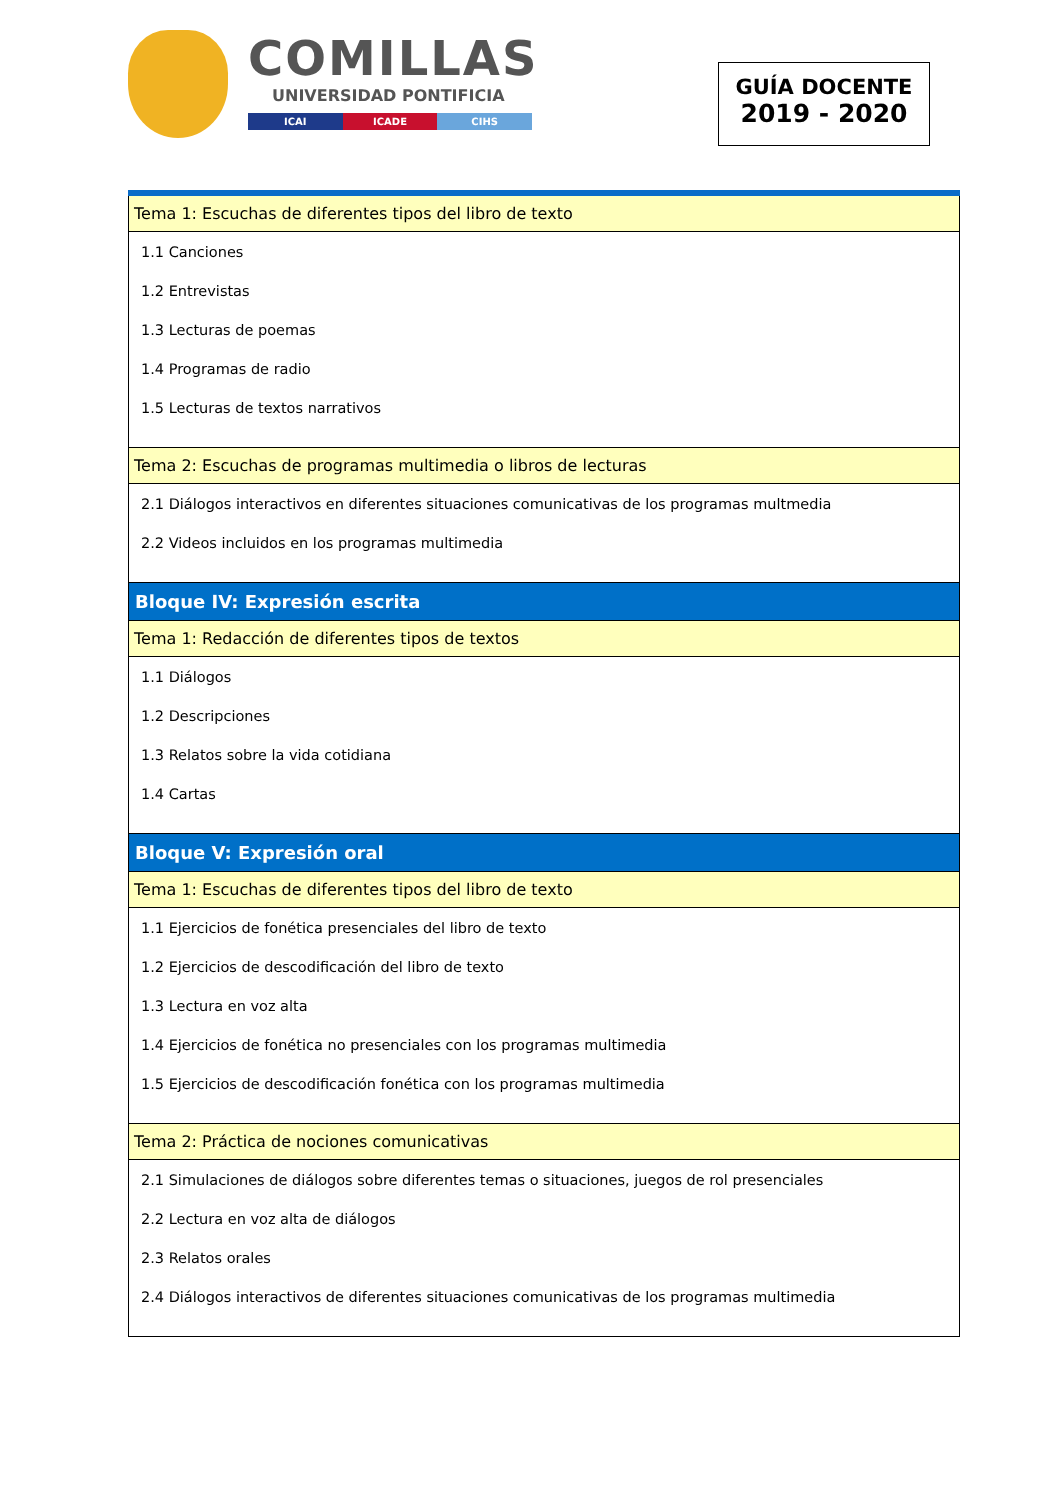COMILLAS
UNIVERSIDAD PONTIFICIA
ICAI ICADE CIHS
GUÍA DOCENTE
2019 - 2020
| Tema 1: Escuchas de diferentes tipos del libro de texto |
| 1.1 Canciones 1.2 Entrevistas 1.3 Lecturas de poemas 1.4 Programas de radio 1.5 Lecturas de textos narrativos |
| Tema 2: Escuchas de programas multimedia o libros de lecturas |
| 2.1 Diálogos interactivos en diferentes situaciones comunicativas de los programas multmedia 2.2 Videos incluidos en los programas multimedia |
| Bloque IV: Expresión escrita |
| Tema 1: Redacción de diferentes tipos de textos |
| 1.1 Diálogos 1.2 Descripciones 1.3 Relatos sobre la vida cotidiana 1.4 Cartas |
| Bloque V: Expresión oral |
| Tema 1: Escuchas de diferentes tipos del libro de texto |
| 1.1 Ejercicios de fonética presenciales del libro de texto 1.2 Ejercicios de descodificación del libro de texto 1.3 Lectura en voz alta 1.4 Ejercicios de fonética no presenciales con los programas multimedia 1.5 Ejercicios de descodificación fonética con los programas multimedia |
| Tema 2: Práctica de nociones comunicativas |
| 2.1 Simulaciones de diálogos sobre diferentes temas o situaciones, juegos de rol presenciales 2.2 Lectura en voz alta de diálogos 2.3 Relatos orales 2.4 Diálogos interactivos de diferentes situaciones comunicativas de los programas multimedia |